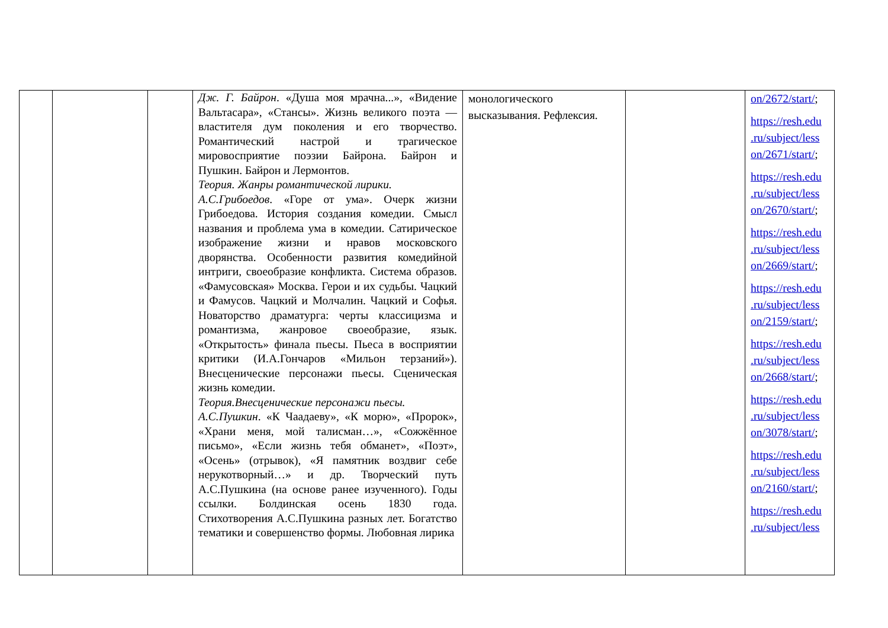| | | | Дж. Г. Байрон . «Душа моя мрачна...», «Видение Вальтасара», «Стансы». Жизнь великого поэта — властителя дум поколения и его творчество. Романтический настрой и трагическое мировосприятие поэзии Байрона. Байрон и Пушкин. Байрон и Лермонтов. Теория. Жанры романтической лирики. А.С.Грибоедов . «Горе от ума». Очерк жизни Грибоедова. История создания комедии. Смысл названия и проблема ума в комедии. Сатирическое изображение жизни и нравов московского дворянства. Особенности развития комедийной интриги, своеобразие конфликта. Система образов. «Фамусовская» Москва. Герои и их судьбы. Чацкий и Фамусов. Чацкий и Молчалин. Чацкий и Софья. Новаторство драматурга: черты классицизма и романтизма, жанровое своеобразие, язык. «Открытость» финала пьесы. Пьеса в восприятии критики (И.А.Гончаров «Мильон терзаний»). Внесценические персонажи пьесы. Сценическая жизнь комедии. Теория.Внесценические персонажи пьесы. А.С.Пушкин . «К Чаадаеву», «К морю», «Пророк», «Храни меня, мой талисман…», «Сожжённое письмо», «Если жизнь тебя обманет», «Поэт», «Осень» (отрывок), «Я памятник воздвиг себе нерукотворный…» и др. Творческий путь А.С.Пушкина (на основе ранее изученного). Годы ссылки. Болдинская осень 1830 года. Стихотворения А.С.Пушкина разных лет. Богатство тематики и совершенство формы. Любовная лирика | монологического высказывания. Рефлексия. | | on/2672/start/ ; https://resh.edu .ru/subject/less on/2671/start/ ; https://resh.edu .ru/subject/less on/2670/start/ ; https://resh.edu .ru/subject/less on/2669/start/ ; https://resh.edu .ru/subject/less on/2159/start/ ; https://resh.edu .ru/subject/less on/2668/start/ ; https://resh.edu .ru/subject/less on/3078/start/ ; https://resh.edu .ru/subject/less on/2160/start/ ; https://resh.edu .ru/subject/less |